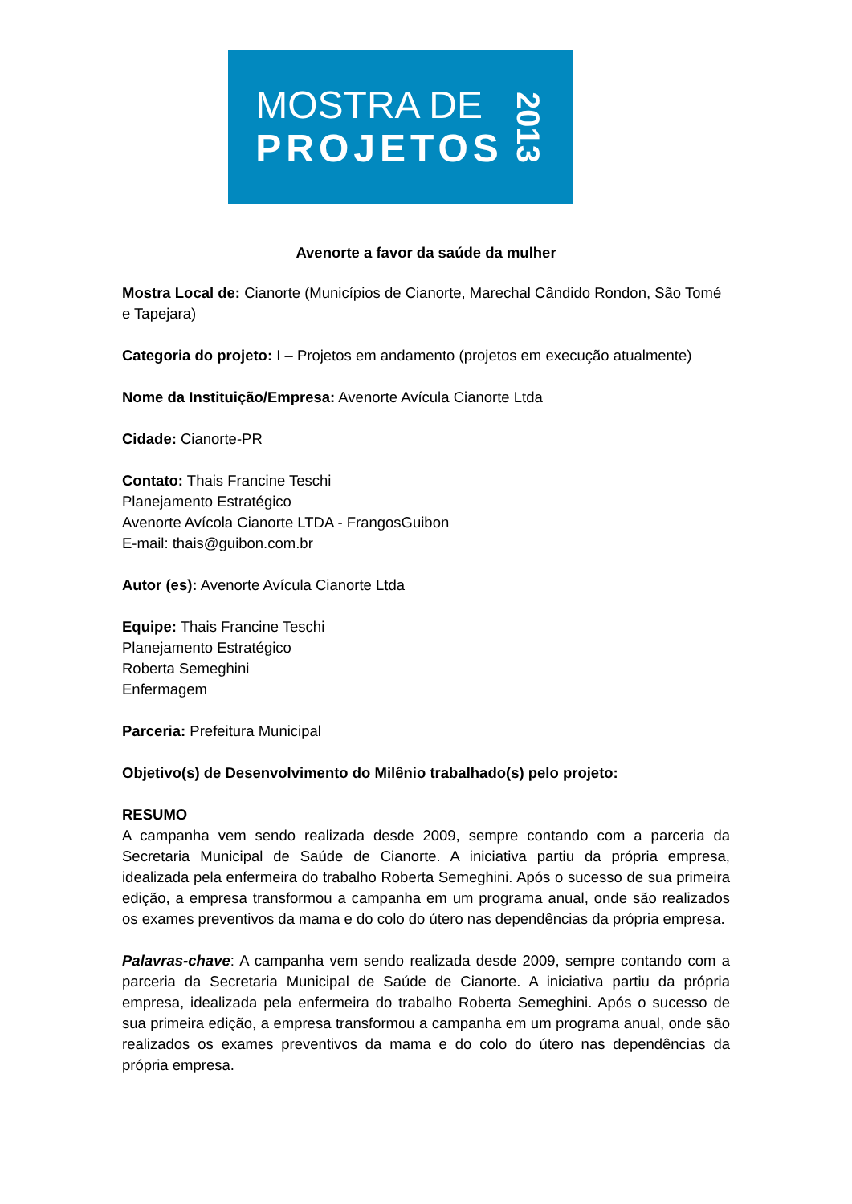MOSTRA DE
PROJETOS
2013
Avenorte a favor da saúde da mulher
Mostra Local de: Cianorte (Municípios de Cianorte, Marechal Cândido Rondon, São Tomé e Tapejara)
Categoria do projeto: I – Projetos em andamento (projetos em execução atualmente)
Nome da Instituição/Empresa: Avenorte Avícula Cianorte Ltda
Cidade: Cianorte-PR
Contato: Thais Francine Teschi
Planejamento Estratégico
Avenorte Avícola Cianorte LTDA - FrangosGuibon
E-mail: thais@guibon.com.br
Autor (es): Avenorte Avícula Cianorte Ltda
Equipe: Thais Francine Teschi
Planejamento Estratégico
Roberta Semeghini
Enfermagem
Parceria: Prefeitura Municipal
Objetivo(s) de Desenvolvimento do Milênio trabalhado(s) pelo projeto:
RESUMO
A campanha vem sendo realizada desde 2009, sempre contando com a parceria da Secretaria Municipal de Saúde de Cianorte. A iniciativa partiu da própria empresa, idealizada pela enfermeira do trabalho Roberta Semeghini. Após o sucesso de sua primeira edição, a empresa transformou a campanha em um programa anual, onde são realizados os exames preventivos da mama e do colo do útero nas dependências da própria empresa.
Palavras-chave: A campanha vem sendo realizada desde 2009, sempre contando com a parceria da Secretaria Municipal de Saúde de Cianorte. A iniciativa partiu da própria empresa, idealizada pela enfermeira do trabalho Roberta Semeghini. Após o sucesso de sua primeira edição, a empresa transformou a campanha em um programa anual, onde são realizados os exames preventivos da mama e do colo do útero nas dependências da própria empresa.